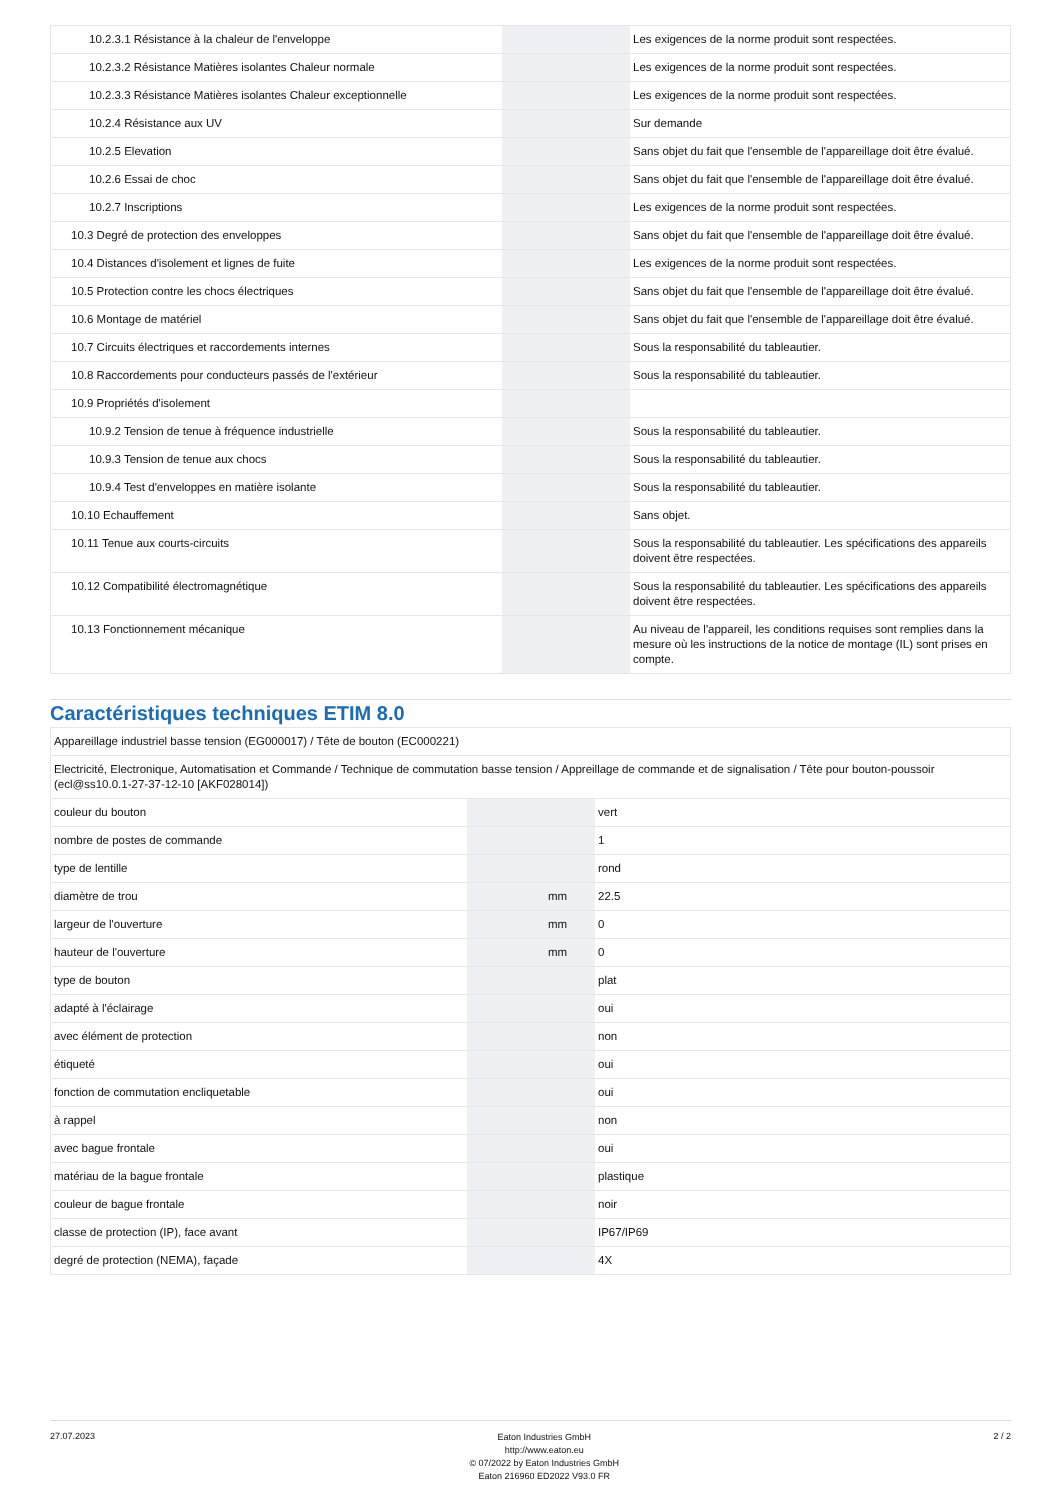| 10.2.3.1 Résistance à la chaleur de l'enveloppe | | | Les exigences de la norme produit sont respectées. |
| 10.2.3.2 Résistance Matières isolantes Chaleur normale | | | Les exigences de la norme produit sont respectées. |
| 10.2.3.3 Résistance Matières isolantes Chaleur exceptionnelle | | | Les exigences de la norme produit sont respectées. |
| 10.2.4 Résistance aux UV | | | Sur demande |
| 10.2.5 Elevation | | | Sans objet du fait que l'ensemble de l'appareillage doit être évalué. |
| 10.2.6 Essai de choc | | | Sans objet du fait que l'ensemble de l'appareillage doit être évalué. |
| 10.2.7 Inscriptions | | | Les exigences de la norme produit sont respectées. |
| 10.3 Degré de protection des enveloppes | | | Sans objet du fait que l'ensemble de l'appareillage doit être évalué. |
| 10.4 Distances d'isolement et lignes de fuite | | | Les exigences de la norme produit sont respectées. |
| 10.5 Protection contre les chocs électriques | | | Sans objet du fait que l'ensemble de l'appareillage doit être évalué. |
| 10.6 Montage de matériel | | | Sans objet du fait que l'ensemble de l'appareillage doit être évalué. |
| 10.7 Circuits électriques et raccordements internes | | | Sous la responsabilité du tableautier. |
| 10.8 Raccordements pour conducteurs passés de l'extérieur | | | Sous la responsabilité du tableautier. |
| 10.9 Propriétés d'isolement | | | |
| 10.9.2 Tension de tenue à fréquence industrielle | | | Sous la responsabilité du tableautier. |
| 10.9.3 Tension de tenue aux chocs | | | Sous la responsabilité du tableautier. |
| 10.9.4 Test d'enveloppes en matière isolante | | | Sous la responsabilité du tableautier. |
| 10.10 Echauffement | | | Sans objet. |
| 10.11 Tenue aux courts-circuits | | | Sous la responsabilité du tableautier. Les spécifications des appareils doivent être respectées. |
| 10.12 Compatibilité électromagnétique | | | Sous la responsabilité du tableautier. Les spécifications des appareils doivent être respectées. |
| 10.13 Fonctionnement mécanique | | | Au niveau de l'appareil, les conditions requises sont remplies dans la mesure où les instructions de la notice de montage (IL) sont prises en compte. |
Caractéristiques techniques ETIM 8.0
| Appareillage industriel basse tension (EG000017) / Tête de bouton (EC000221) | | | |
| Electricité, Electronique, Automatisation et Commande / Technique de commutation basse tension / Appreillage de commande et de signalisation / Tête pour bouton-poussoir (ecl@ss10.0.1-27-37-12-10 [AKF028014]) | | | |
| couleur du bouton | | | vert |
| nombre de postes de commande | | | 1 |
| type de lentille | | | rond |
| diamètre de trou | | mm | 22.5 |
| largeur de l'ouverture | | mm | 0 |
| hauteur de l'ouverture | | mm | 0 |
| type de bouton | | | plat |
| adapté à l'éclairage | | | oui |
| avec élément de protection | | | non |
| étiqueté | | | oui |
| fonction de commutation encliquetable | | | oui |
| à rappel | | | non |
| avec bague frontale | | | oui |
| matériau de la bague frontale | | | plastique |
| couleur de bague frontale | | | noir |
| classe de protection (IP), face avant | | | IP67/IP69 |
| degré de protection (NEMA), façade | | | 4X |
27.07.2023
Eaton Industries GmbH
http://www.eaton.eu
© 07/2022 by Eaton Industries GmbH
Eaton 216960 ED2022 V93.0 FR
2 / 2